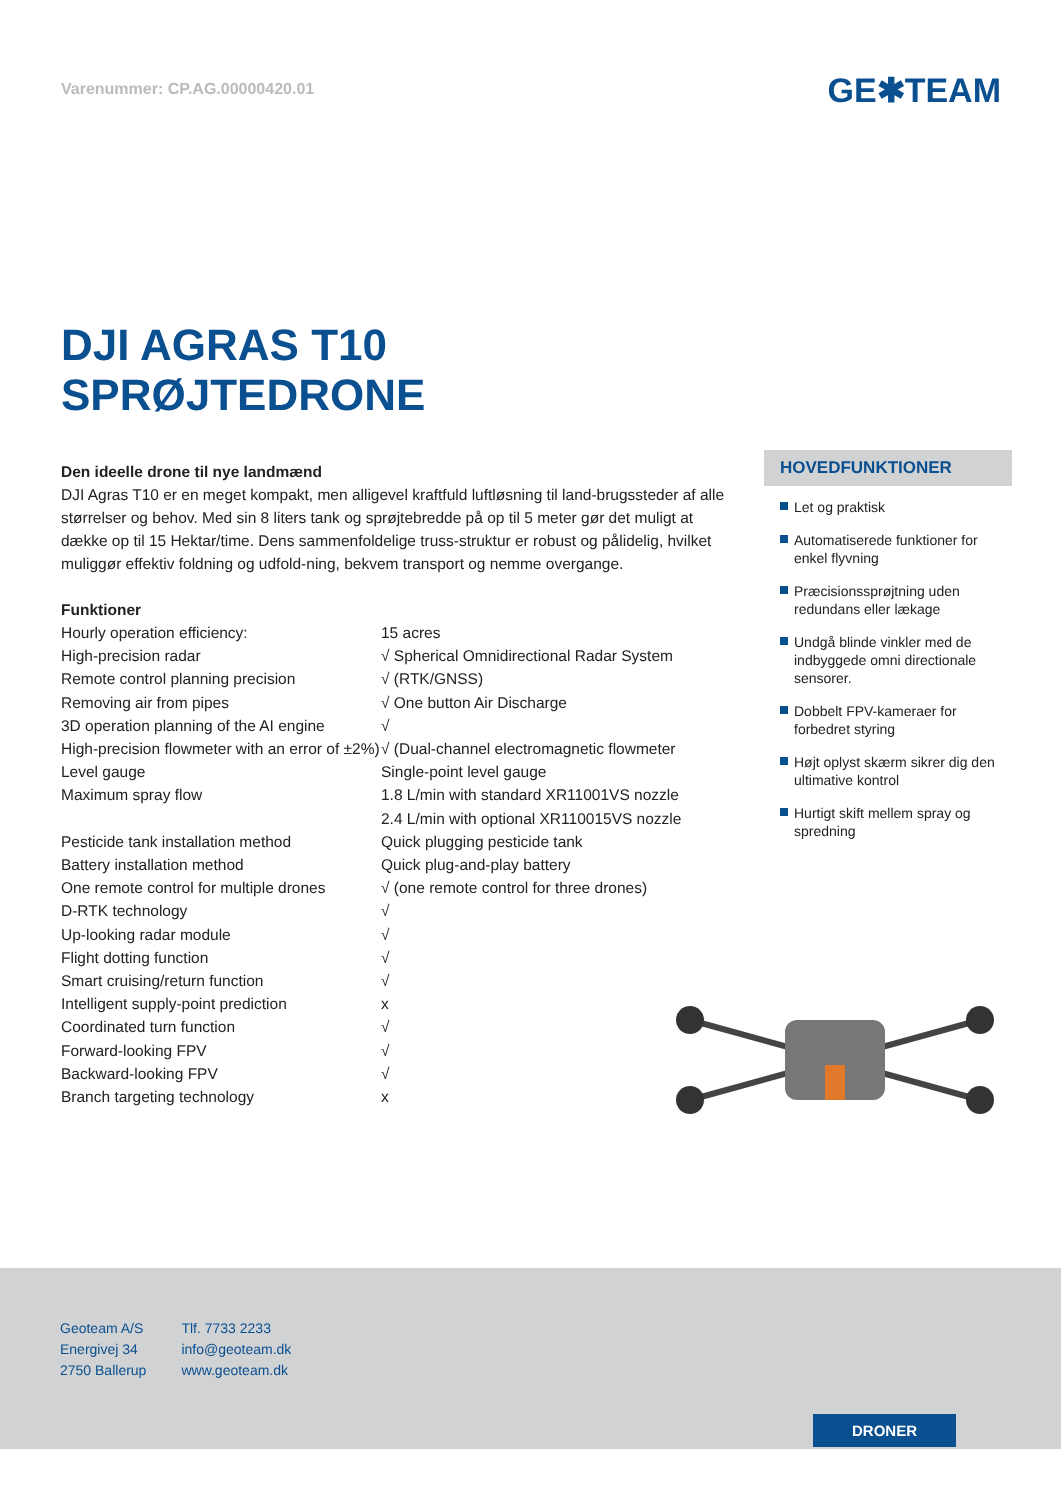Varenummer: CP.AG.00000420.01
GE✱TEAM
DJI AGRAS T10
SPRØJTEDRONE
Den ideelle drone til nye landmænd
DJI Agras T10 er en meget kompakt, men alligevel kraftfuld luftløsning til land-brugssteder af alle størrelser og behov. Med sin 8 liters tank og sprøjtebredde på op til 5 meter gør det muligt at dække op til 15 Hektar/time. Dens sammenfoldelige truss-struktur er robust og pålidelig, hvilket muliggør effektiv foldning og udfold-ning, bekvem transport og nemme overgange.
Funktioner
| Hourly operation efficiency: | 15 acres |
| High-precision radar | √ Spherical Omnidirectional Radar System |
| Remote control planning precision | √ (RTK/GNSS) |
| Removing air from pipes | √ One button Air Discharge |
| 3D operation planning of the AI engine | √ |
| High-precision flowmeter with an error of ±2%) | √ (Dual-channel electromagnetic flowmeter |
| Level gauge | Single-point level gauge |
| Maximum spray flow | 1.8 L/min with standard XR11001VS nozzle 2.4 L/min with optional XR110015VS nozzle |
| Pesticide tank installation method | Quick plugging pesticide tank |
| Battery installation method | Quick plug-and-play battery |
| One remote control for multiple drones | √ (one remote control for three drones) |
| D-RTK technology | √ |
| Up-looking radar module | √ |
| Flight dotting function | √ |
| Smart cruising/return function | √ |
| Intelligent supply-point prediction | x |
| Coordinated turn function | √ |
| Forward-looking FPV | √ |
| Backward-looking FPV | √ |
| Branch targeting technology | x |
HOVEDFUNKTIONER
Let og praktisk
Automatiserede funktioner for enkel flyvning
Præcisionssprøjtning uden redundans eller lækage
Undgå blinde vinkler med de indbyggede omni directionale sensorer.
Dobbelt FPV-kameraer for forbedret styring
Højt oplyst skærm sikrer dig den ultimative kontrol
Hurtigt skift mellem spray og spredning
Geoteam A/S
Energivej 34
2750 Ballerup
Tlf. 7733 2233
info@geoteam.dk
www.geoteam.dk
DRONER